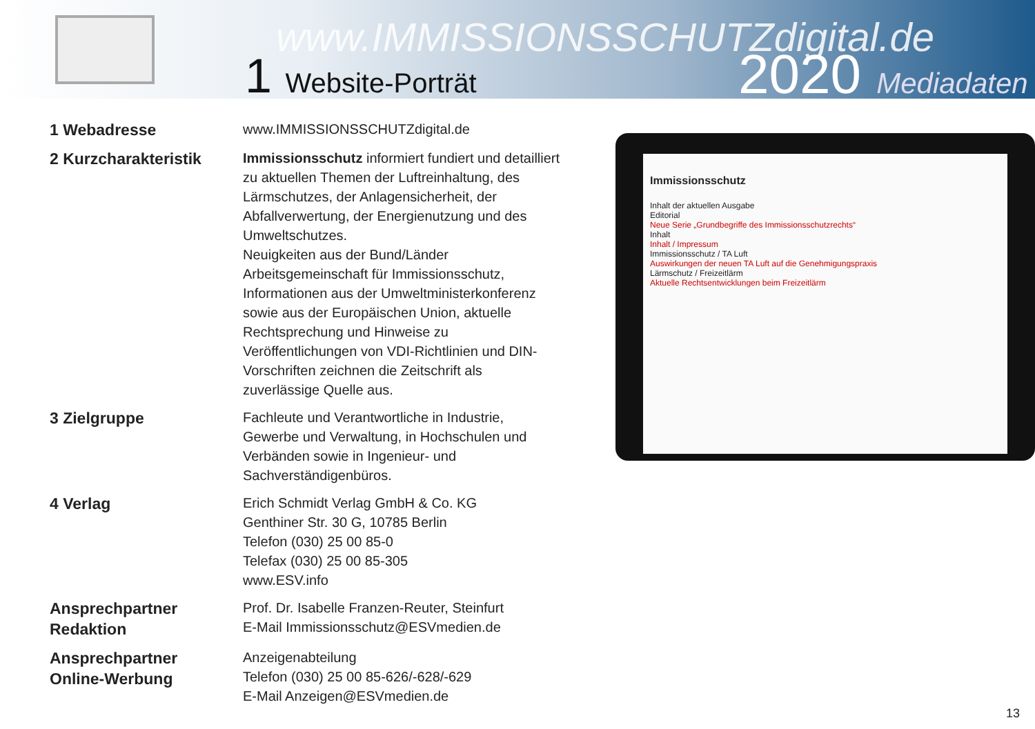www.IMMISSIONSSCHUTZdigital.de
1 Website-Porträt 2020 Mediadaten
1 Webadresse
www.IMMISSIONSSCHUTZdigital.de
2 Kurzcharakteristik
Immissionsschutz informiert fundiert und detailliert zu aktuellen Themen der Luftreinhaltung, des Lärmschutzes, der Anlagensicherheit, der Abfallverwertung, der Energienutzung und des Umweltschutzes.
Neuigkeiten aus der Bund/Länder Arbeitsgemeinschaft für Immissionsschutz, Informationen aus der Umweltministerkonferenz sowie aus der Europäischen Union, aktuelle Rechtsprechung und Hinweise zu Veröffentlichungen von VDI-Richtlinien und DIN-Vorschriften zeichnen die Zeitschrift als zuverlässige Quelle aus.
3 Zielgruppe
Fachleute und Verantwortliche in Industrie, Gewerbe und Verwaltung, in Hochschulen und Verbänden sowie in Ingenieur- und Sachverständigenbüros.
4 Verlag
Erich Schmidt Verlag GmbH & Co. KG
Genthiner Str. 30 G, 10785 Berlin
Telefon (030) 25 00 85-0
Telefax (030) 25 00 85-305
www.ESV.info
Ansprechpartner
Redaktion
Prof. Dr. Isabelle Franzen-Reuter, Steinfurt
E-Mail Immissionsschutz@ESVmedien.de
Ansprechpartner
Online-Werbung
Anzeigenabteilung
Telefon (030) 25 00 85-626/-628/-629
E-Mail Anzeigen@ESVmedien.de
Immissionsschutz
Inhalt der aktuellen Ausgabe
Editorial
Neue Serie „Grundbegriffe des Immissionsschutzrechts“
Inhalt
Inhalt / Impressum
Immissionsschutz / TA Luft
Auswirkungen der neuen TA Luft auf die Genehmigungspraxis
Lärmschutz / Freizeitlärm
Aktuelle Rechtsentwicklungen beim Freizeitlärm
13